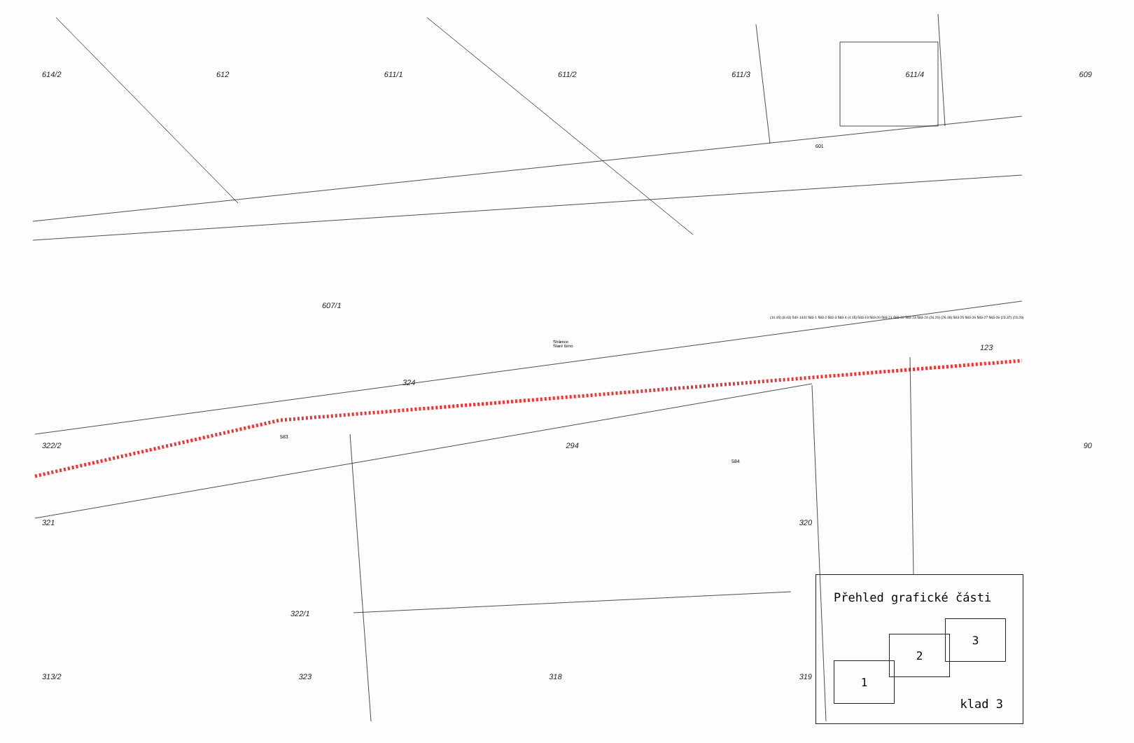614/2 612 611/1 611/2 611/3 611/4 609
601
607/1
Stránice
Staré Brno
324
123
583
584
(10.45) (8.43) 540-1441 583-1 583-2 583-3 583-4 (4.15) 583-19 583-20 583-21 583-22 583-23 583-24 (26.20) (26.18) 583-25 583-26 583-27 583-28 (23.37) (23.29)
322/2 294 90
321 320
322/1
313/2 323 318 319
Přehled grafické části
1
2
3
klad 3